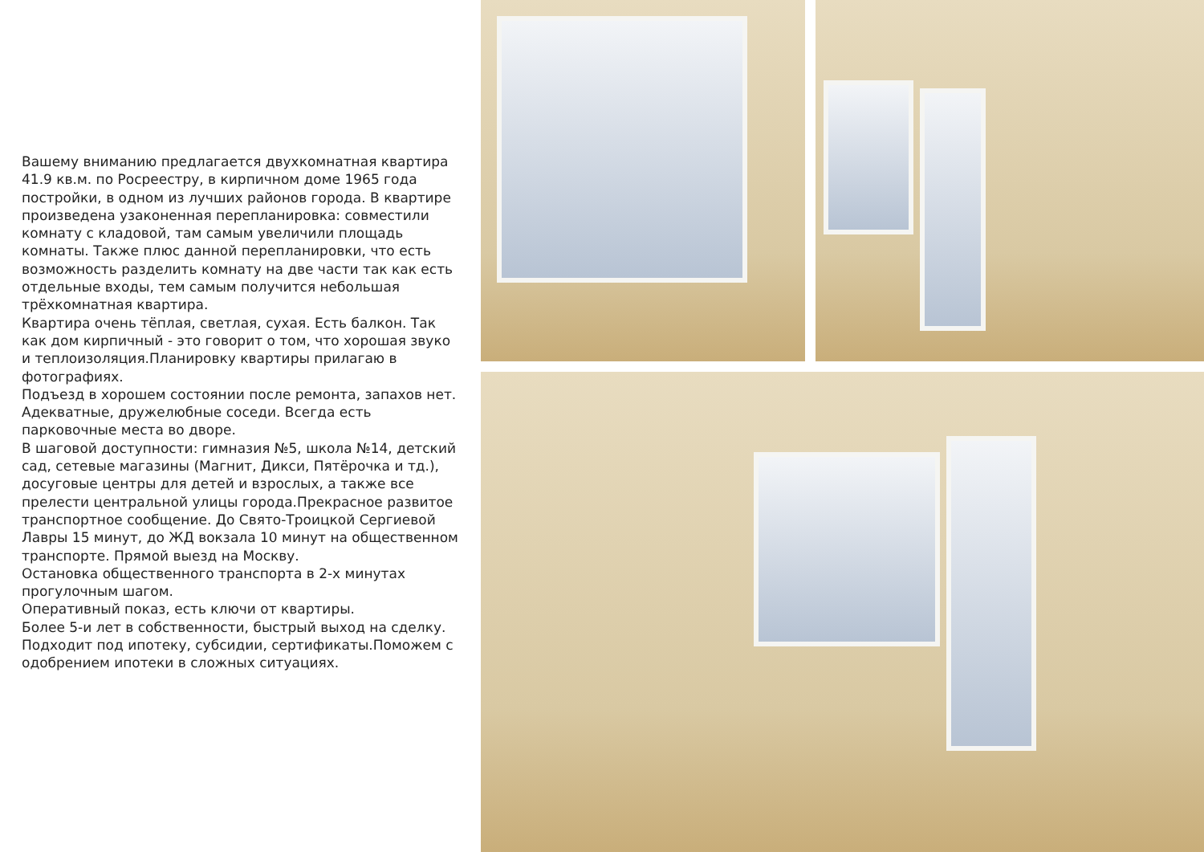Вашему вниманию предлагается двухкомнатная квартира 41.9 кв.м. по Росреестру, в кирпичном доме 1965 года постройки, в одном из лучших районов города. В квартире произведена узаконенная перепланировка: совместили комнату с кладовой, там самым увеличили площадь комнаты. Также плюс данной перепланировки, что есть возможность разделить комнату на две части так как есть отдельные входы, тем самым получится небольшая трёхкомнатная квартира.
Квартира очень тёплая, светлая, сухая. Есть балкон. Так как дом кирпичный - это говорит о том, что хорошая звуко и теплоизоляция.Планировку квартиры прилагаю в фотографиях.
Подъезд в хорошем состоянии после ремонта, запахов нет. Адекватные, дружелюбные соседи. Всегда есть парковочные места во дворе.
В шаговой доступности: гимназия №5, школа №14, детский сад, сетевые магазины (Магнит, Дикси, Пятёрочка и тд.), досуговые центры для детей и взрослых, а также все прелести центральной улицы города.Прекрасное развитое транспортное сообщение. До Свято-Троицкой Сергиевой Лавры 15 минут, до ЖД вокзала 10 минут на общественном транспорте. Прямой выезд на Москву.
Остановка общественного транспорта в 2-х минутах прогулочным шагом.
Оперативный показ, есть ключи от квартиры.
Более 5-и лет в собственности, быстрый выход на сделку.
Подходит под ипотеку, субсидии, сертификаты.Поможем с одобрением ипотеки в сложных ситуациях.